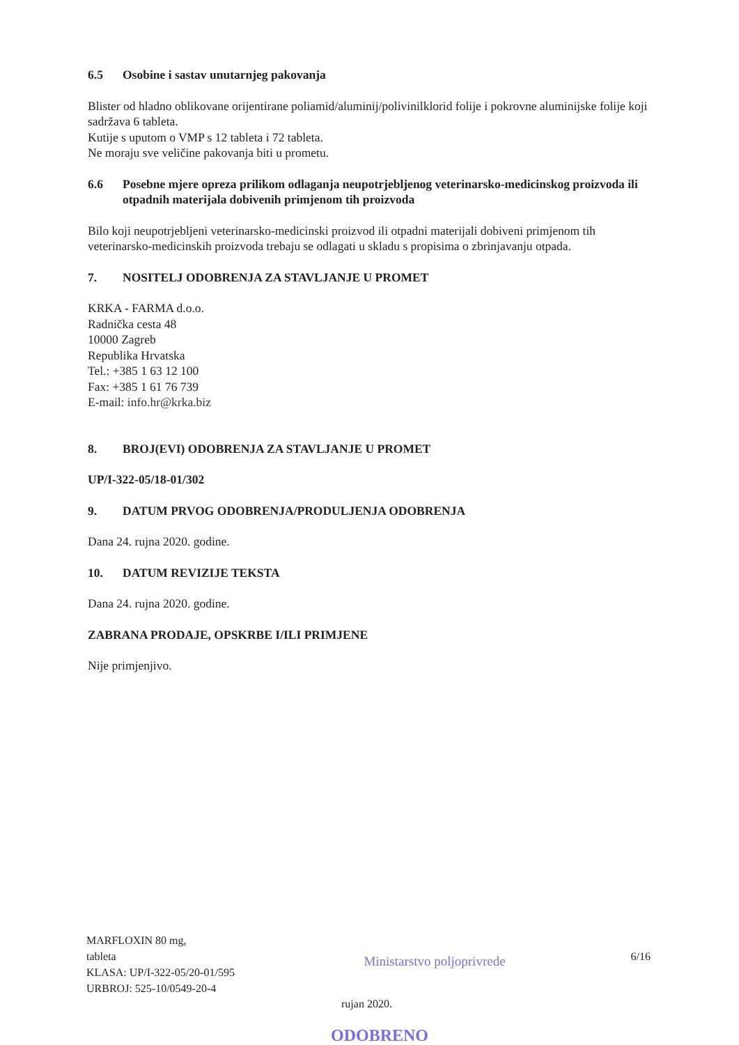6.5 Osobine i sastav unutarnjeg pakovanja
Blister od hladno oblikovane orijentirane poliamid/aluminij/polivinilklorid folije i pokrovne aluminijske folije koji sadržava 6 tableta.
Kutije s uputom o VMP s 12 tableta i 72 tableta.
Ne moraju sve veličine pakovanja biti u prometu.
6.6 Posebne mjere opreza prilikom odlaganja neupotrjebljenog veterinarsko-medicinskog proizvoda ili otpadnih materijala dobivenih primjenom tih proizvoda
Bilo koji neupotrjebljeni veterinarsko-medicinski proizvod ili otpadni materijali dobiveni primjenom tih veterinarsko-medicinskih proizvoda trebaju se odlagati u skladu s propisima o zbrinjavanju otpada.
7. NOSITELJ ODOBRENJA ZA STAVLJANJE U PROMET
KRKA - FARMA d.o.o.
Radnička cesta 48
10000 Zagreb
Republika Hrvatska
Tel.: +385 1 63 12 100
Fax: +385 1 61 76 739
E-mail: info.hr@krka.biz
8. BROJ(EVI) ODOBRENJA ZA STAVLJANJE U PROMET
UP/I-322-05/18-01/302
9. DATUM PRVOG ODOBRENJA/PRODULJENJA ODOBRENJA
Dana 24. rujna 2020. godine.
10. DATUM REVIZIJE TEKSTA
Dana 24. rujna 2020. godine.
ZABRANA PRODAJE, OPSKRBE I/ILI PRIMJENE
Nije primjenjivo.
MARFLOXIN 80 mg,
tableta
KLASA: UP/I-322-05/20-01/595
URBROJ: 525-10/0549-20-4
Ministarstvo poljoprivrede
6/16
rujan 2020.
ODOBRENO